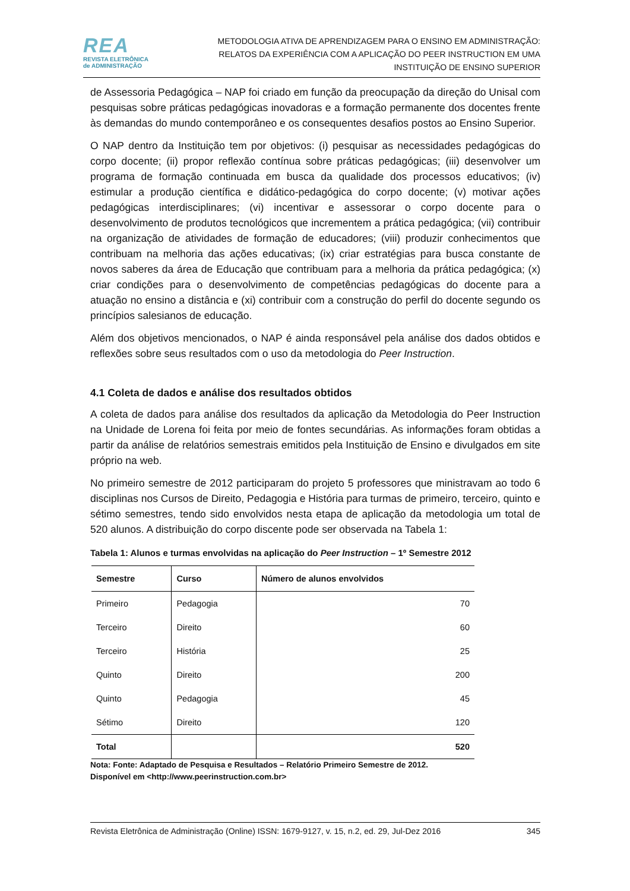REA
REVISTA ELETRÔNICA
de ADMINISTRAÇÃO
METODOLOGIA ATIVA DE APRENDIZAGEM PARA O ENSINO EM ADMINISTRAÇÃO:
RELATOS DA EXPERIÊNCIA COM A APLICAÇÃO DO PEER INSTRUCTION EM UMA
INSTITUIÇÃO DE ENSINO SUPERIOR
de Assessoria Pedagógica – NAP foi criado em função da preocupação da direção do Unisal com pesquisas sobre práticas pedagógicas inovadoras e a formação permanente dos docentes frente às demandas do mundo contemporâneo e os consequentes desafios postos ao Ensino Superior.
O NAP dentro da Instituição tem por objetivos: (i) pesquisar as necessidades pedagógicas do corpo docente; (ii) propor reflexão contínua sobre práticas pedagógicas; (iii) desenvolver um programa de formação continuada em busca da qualidade dos processos educativos; (iv) estimular a produção científica e didático-pedagógica do corpo docente; (v) motivar ações pedagógicas interdisciplinares; (vi) incentivar e assessorar o corpo docente para o desenvolvimento de produtos tecnológicos que incrementem a prática pedagógica; (vii) contribuir na organização de atividades de formação de educadores; (viii) produzir conhecimentos que contribuam na melhoria das ações educativas; (ix) criar estratégias para busca constante de novos saberes da área de Educação que contribuam para a melhoria da prática pedagógica; (x) criar condições para o desenvolvimento de competências pedagógicas do docente para a atuação no ensino a distância e (xi) contribuir com a construção do perfil do docente segundo os princípios salesianos de educação.
Além dos objetivos mencionados, o NAP é ainda responsável pela análise dos dados obtidos e reflexões sobre seus resultados com o uso da metodologia do Peer Instruction.
4.1 Coleta de dados e análise dos resultados obtidos
A coleta de dados para análise dos resultados da aplicação da Metodologia do Peer Instruction na Unidade de Lorena foi feita por meio de fontes secundárias. As informações foram obtidas a partir da análise de relatórios semestrais emitidos pela Instituição de Ensino e divulgados em site próprio na web.
No primeiro semestre de 2012 participaram do projeto 5 professores que ministravam ao todo 6 disciplinas nos Cursos de Direito, Pedagogia e História para turmas de primeiro, terceiro, quinto e sétimo semestres, tendo sido envolvidos nesta etapa de aplicação da metodologia um total de 520 alunos. A distribuição do corpo discente pode ser observada na Tabela 1:
Tabela 1: Alunos e turmas envolvidas na aplicação do Peer Instruction – 1º Semestre 2012
| Semestre | Curso | Número de alunos envolvidos |
| --- | --- | --- |
| Primeiro | Pedagogia | 70 |
| Terceiro | Direito | 60 |
| Terceiro | História | 25 |
| Quinto | Direito | 200 |
| Quinto | Pedagogia | 45 |
| Sétimo | Direito | 120 |
| Total | | 520 |
Nota: Fonte: Adaptado de Pesquisa e Resultados – Relatório Primeiro Semestre de 2012.
Disponível em <http://www.peerinstruction.com.br>
Revista Eletrônica de Administração (Online) ISSN: 1679-9127, v. 15, n.2, ed. 29, Jul-Dez 2016 345